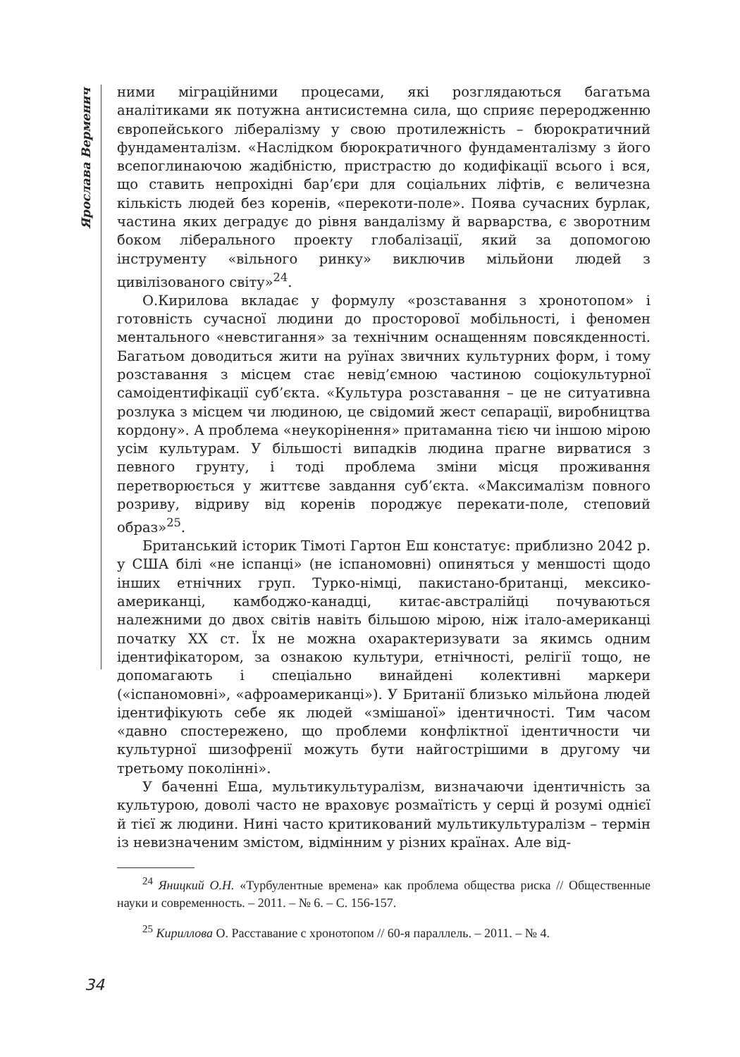Ярослава Верменич
ними міграційними процесами, які розглядаються багатьма аналітиками як потужна антисистемна сила, що сприяє переродженню європейського лібералізму у свою протилежність – бюрократичний фундаменталізм. «Наслідком бюрократичного фундаменталізму з його всепоглинаючою жадібністю, пристрастю до кодифікації всього і вся, що ставить непрохідні бар’єри для соціальних ліфтів, є величезна кількість людей без коренів, «перекоти-поле». Поява сучасних бурлак, частина яких деградує до рівня вандалізму й варварства, є зворотним боком ліберального проекту глобалізації, який за допомогою інструменту «вільного ринку» виключив мільйони людей з цивілізованого світу»<sup>24</sup>.
О.Кирилова вкладає у формулу «розставання з хронотопом» і готовність сучасної людини до просторової мобільності, і феномен ментального «невстигання» за технічним оснащенням повсякденності. Багатьом доводиться жити на руїнах звичних культурних форм, і тому розставання з місцем стає невід’ємною частиною соціокультурної самоідентифікації суб’єкта. «Культура розставання – це не ситуативна розлука з місцем чи людиною, це свідомий жест сепарації, виробництва кордону». А проблема «неукорінення» притаманна тією чи іншою мірою усім культурам. У більшості випадків людина прагне вирватися з певного грунту, і тоді проблема зміни місця проживання перетворюється у життєве завдання суб’єкта. «Максималізм повного розриву, відриву від коренів породжує перекати-поле, степовий образ»<sup>25</sup>.
Британський історик Тімоті Гартон Еш констатує: приблизно 2042 р. у США білі «не іспанці» (не іспаномовні) опиняться у меншості щодо інших етнічних груп. Турко-німці, пакистано-британці, мексико-американці, камбоджо-канадці, китає-австралійці почуваються належними до двох світів навіть більшою мірою, ніж італо-американці початку ХХ ст. Їх не можна охарактеризувати за якимсь одним ідентифікатором, за ознакою культури, етнічності, релігії тощо, не допомагають і спеціально винайдені колективні маркери («іспаномовні», «афроамериканці»). У Британії близько мільйона людей ідентифікують себе як людей «змішаної» ідентичності. Тим часом «давно спостережено, що проблеми конфліктної ідентичности чи культурної шизофренії можуть бути найгострішими в другому чи третьому поколінні».
У баченні Еша, мультикультуралізм, визначаючи ідентичність за культурою, доволі часто не враховує розмаїтість у серці й розумі однієї й тієї ж людини. Нині часто критикований мультикультуралізм – термін із невизначеним змістом, відмінним у різних країнах. Але від-
<sup>24</sup> Яницкий О.Н. «Турбулентные времена» как проблема общества риска // Общественные науки и современность. – 2011. – № 6. – С. 156-157.
<sup>25</sup> Кириллова О. Расставание с хронотопом // 60-я параллель. – 2011. – № 4.
34